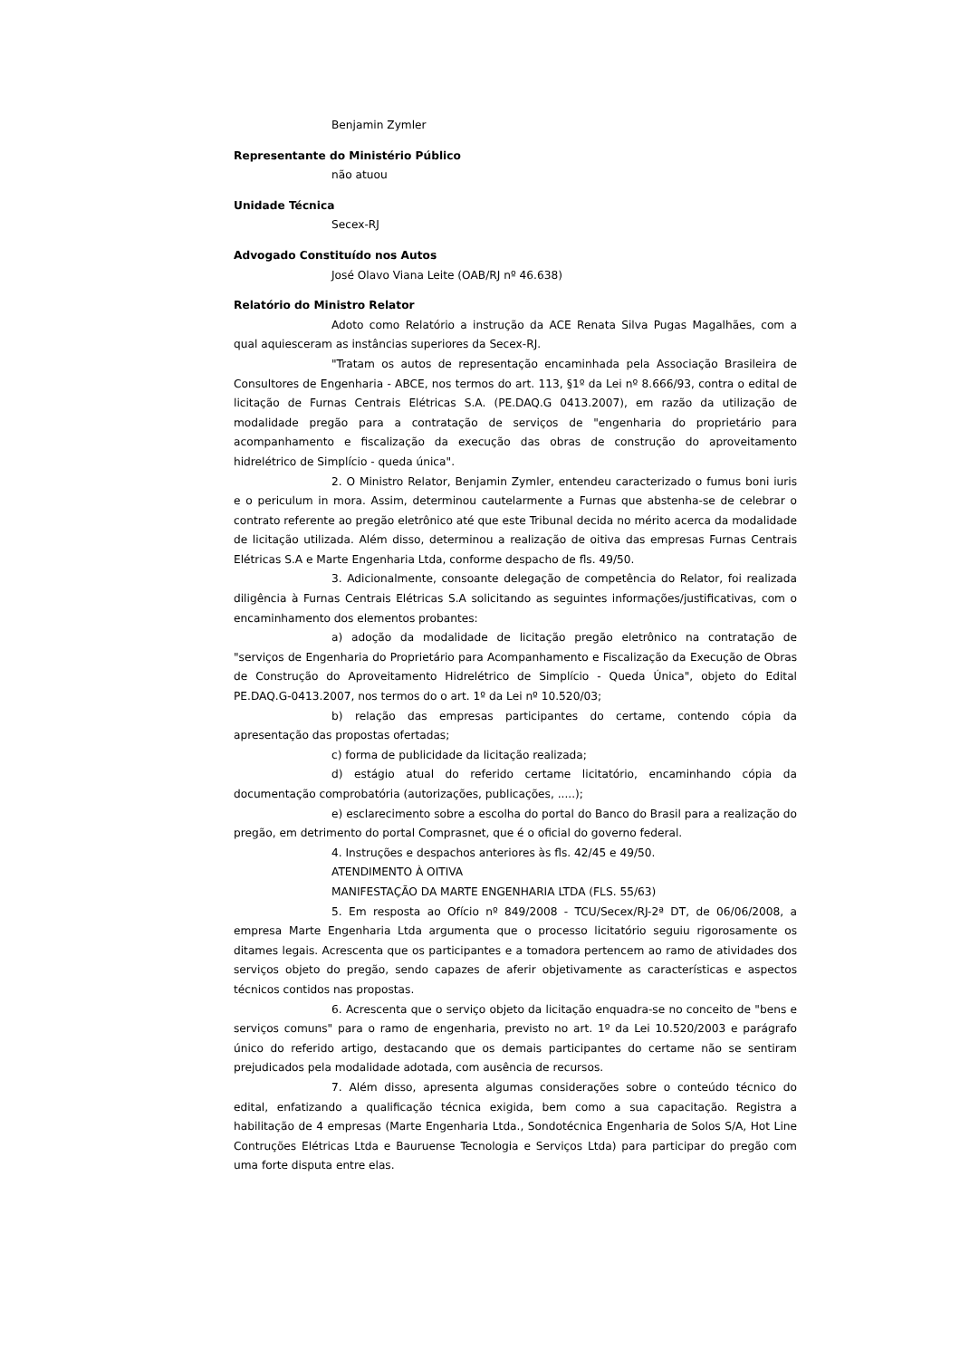Benjamin Zymler
Representante do Ministério Público
não atuou
Unidade Técnica
Secex-RJ
Advogado Constituído nos Autos
José Olavo Viana Leite (OAB/RJ nº 46.638)
Relatório do Ministro Relator
Adoto como Relatório a instrução da ACE Renata Silva Pugas Magalhães, com a qual aquiesceram as instâncias superiores da Secex-RJ.
"Tratam os autos de representação encaminhada pela Associação Brasileira de Consultores de Engenharia - ABCE, nos termos do art. 113, §1º da Lei nº 8.666/93, contra o edital de licitação de Furnas Centrais Elétricas S.A. (PE.DAQ.G 0413.2007), em razão da utilização de modalidade pregão para a contratação de serviços de "engenharia do proprietário para acompanhamento e fiscalização da execução das obras de construção do aproveitamento hidrelétrico de Simplício - queda única".
2. O Ministro Relator, Benjamin Zymler, entendeu caracterizado o fumus boni iuris e o periculum in mora. Assim, determinou cautelarmente a Furnas que abstenha-se de celebrar o contrato referente ao pregão eletrônico até que este Tribunal decida no mérito acerca da modalidade de licitação utilizada. Além disso, determinou a realização de oitiva das empresas Furnas Centrais Elétricas S.A e Marte Engenharia Ltda, conforme despacho de fls. 49/50.
3. Adicionalmente, consoante delegação de competência do Relator, foi realizada diligência à Furnas Centrais Elétricas S.A solicitando as seguintes informações/justificativas, com o encaminhamento dos elementos probantes:
a) adoção da modalidade de licitação pregão eletrônico na contratação de "serviços de Engenharia do Proprietário para Acompanhamento e Fiscalização da Execução de Obras de Construção do Aproveitamento Hidrelétrico de Simplício - Queda Única", objeto do Edital PE.DAQ.G-0413.2007, nos termos do o art. 1º da Lei nº 10.520/03;
b) relação das empresas participantes do certame, contendo cópia da apresentação das propostas ofertadas;
c) forma de publicidade da licitação realizada;
d) estágio atual do referido certame licitatório, encaminhando cópia da documentação comprobatória (autorizações, publicações, .....);
e) esclarecimento sobre a escolha do portal do Banco do Brasil para a realização do pregão, em detrimento do portal Comprasnet, que é o oficial do governo federal.
4. Instruções e despachos anteriores às fls. 42/45 e 49/50.
ATENDIMENTO À OITIVA
MANIFESTAÇÃO DA MARTE ENGENHARIA LTDA (FLS. 55/63)
5. Em resposta ao Ofício nº 849/2008 - TCU/Secex/RJ-2ª DT, de 06/06/2008, a empresa Marte Engenharia Ltda argumenta que o processo licitatório seguiu rigorosamente os ditames legais. Acrescenta que os participantes e a tomadora pertencem ao ramo de atividades dos serviços objeto do pregão, sendo capazes de aferir objetivamente as características e aspectos técnicos contidos nas propostas.
6. Acrescenta que o serviço objeto da licitação enquadra-se no conceito de "bens e serviços comuns" para o ramo de engenharia, previsto no art. 1º da Lei 10.520/2003 e parágrafo único do referido artigo, destacando que os demais participantes do certame não se sentiram prejudicados pela modalidade adotada, com ausência de recursos.
7. Além disso, apresenta algumas considerações sobre o conteúdo técnico do edital, enfatizando a qualificação técnica exigida, bem como a sua capacitação. Registra a habilitação de 4 empresas (Marte Engenharia Ltda., Sondotécnica Engenharia de Solos S/A, Hot Line Contruções Elétricas Ltda e Bauruense Tecnologia e Serviços Ltda) para participar do pregão com uma forte disputa entre elas.